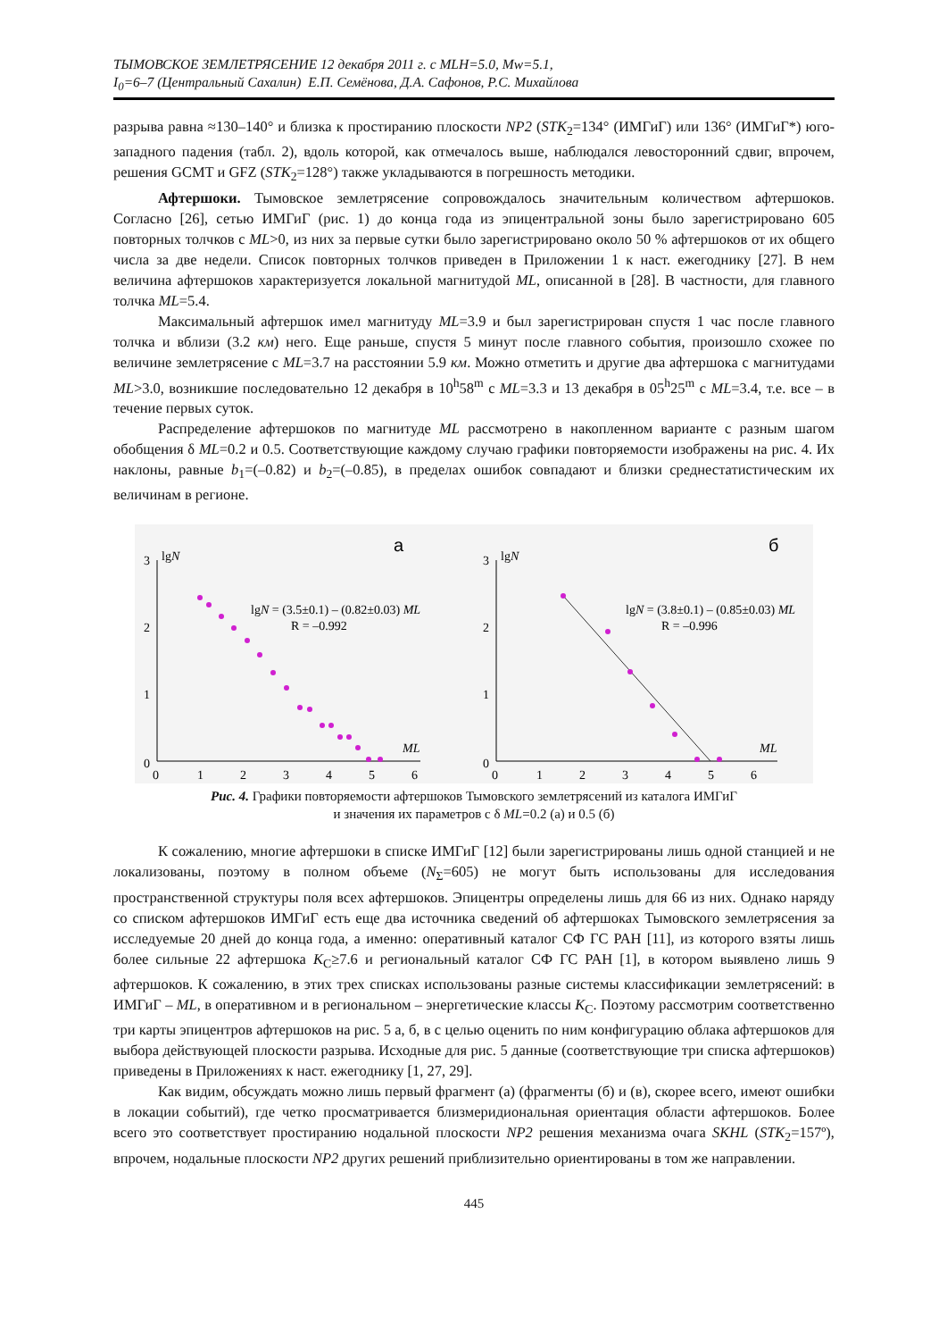ТЫМОВСКОЕ ЗЕМЛЕТРЯСЕНИЕ 12 декабря 2011 г. с MLH=5.0, Mw=5.1,
I<sub>0</sub>=6–7 (Центральный Сахалин) Е.П. Семёнова, Д.А. Сафонов, Р.С. Михайлова
разрыва равна ≈130–140° и близка к простиранию плоскости NP2 (STK<sub>2</sub>=134° (ИМГиГ) или 136° (ИМГиГ*) юго-западного падения (табл. 2), вдоль которой, как отмечалось выше, наблюдался левосторонний сдвиг, впрочем, решения GCMT и GFZ (STK<sub>2</sub>=128°) также укладываются в погрешность методики.
Афтершоки. Тымовское землетрясение сопровождалось значительным количеством афтершоков. Согласно [26], сетью ИМГиГ (рис. 1) до конца года из эпицентральной зоны было зарегистрировано 605 повторных толчков с ML>0, из них за первые сутки было зарегистрировано около 50 % афтершоков от их общего числа за две недели. Список повторных толчков приведен в Приложении 1 к наст. ежегоднику [27]. В нем величина афтершоков характеризуется локальной магнитудой ML, описанной в [28]. В частности, для главного толчка ML=5.4.
Максимальный афтершок имел магнитуду ML=3.9 и был зарегистрирован спустя 1 час после главного толчка и вблизи (3.2 км) него. Еще раньше, спустя 5 минут после главного события, произошло схожее по величине землетрясение с ML=3.7 на расстоянии 5.9 км. Можно отметить и другие два афтершока с магнитудами ML>3.0, возникшие последовательно 12 декабря в 10<sup>h</sup>58<sup>m</sup> с ML=3.3 и 13 декабря в 05<sup>h</sup>25<sup>m</sup> с ML=3.4, т.е. все – в течение первых суток.
Распределение афтершоков по магнитуде ML рассмотрено в накопленном варианте с разным шагом обобщения δ ML=0.2 и 0.5. Соответствующие каждому случаю графики повторяемости изображены на рис. 4. Их наклоны, равные b<sub>1</sub>=(–0.82) и b<sub>2</sub>=(–0.85), в пределах ошибок совпадают и близки среднестатистическим их величинам в регионе.
а
3
lgN
2
1
0
0
1
2
3
4
5
6
ML
lgN = (3.5±0.1) – (0.82±0.03) ML
R = –0.992
б
3
lgN
2
1
0
0
1
2
3
4
5
6
ML
lgN = (3.8±0.1) – (0.85±0.03) ML
R = –0.996
Рис. 4. Графики повторяемости афтершоков Тымовского землетрясений из каталога ИМГиГ
и значения их параметров с δ ML=0.2 (а) и 0.5 (б)
К сожалению, многие афтершоки в списке ИМГиГ [12] были зарегистрированы лишь одной станцией и не локализованы, поэтому в полном объеме (N<sub>Σ</sub>=605) не могут быть использованы для исследования пространственной структуры поля всех афтершоков. Эпицентры определены лишь для 66 из них. Однако наряду со списком афтершоков ИМГиГ есть еще два источника сведений об афтершоках Тымовского землетрясения за исследуемые 20 дней до конца года, а именно: оперативный каталог СФ ГС РАН [11], из которого взяты лишь более сильные 22 афтершока K<sub>C</sub>≥7.6 и региональный каталог СФ ГС РАН [1], в котором выявлено лишь 9 афтершоков. К сожалению, в этих трех списках использованы разные системы классификации землетрясений: в ИМГиГ – ML, в оперативном и в региональном – энергетические классы K<sub>C</sub>. Поэтому рассмотрим соответственно три карты эпицентров афтершоков на рис. 5 а, б, в с целью оценить по ним конфигурацию облака афтершоков для выбора действующей плоскости разрыва. Исходные для рис. 5 данные (соответствующие три списка афтершоков) приведены в Приложениях к наст. ежегоднику [1, 27, 29].
Как видим, обсуждать можно лишь первый фрагмент (а) (фрагменты (б) и (в), скорее всего, имеют ошибки в локации событий), где четко просматривается близмеридиональная ориентация области афтершоков. Более всего это соответствует простиранию нодальной плоскости NP2 решения механизма очага SKHL (STK<sub>2</sub>=157º), впрочем, нодальные плоскости NP2 других решений приблизительно ориентированы в том же направлении.
445